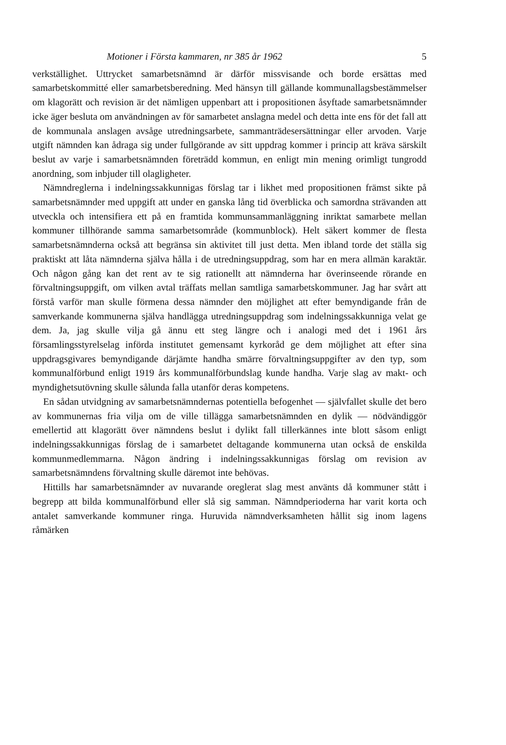Motioner i Första kammaren, nr 385 år 1962 5
verkställighet. Uttrycket samarbetsnämnd är därför missvisande och borde ersättas med samarbetskommitté eller samarbetsberedning. Med hänsyn till gällande kommunallagsbestämmelser om klagorätt och revision är det nämligen uppenbart att i propositionen åsyftade samarbetsnämnder icke äger besluta om användningen av för samarbetet anslagna medel och detta inte ens för det fall att de kommunala anslagen avsåge utredningsarbete, sammanträdesersättningar eller arvoden. Varje utgift nämnden kan ådraga sig under fullgörande av sitt uppdrag kommer i princip att kräva särskilt beslut av varje i samarbetsnämnden företrädd kommun, en enligt min mening orimligt tungrodd anordning, som inbjuder till olagligheter.
Nämndreglerna i indelningssakkunnigas förslag tar i likhet med propositionen främst sikte på samarbetsnämnder med uppgift att under en ganska lång tid överblicka och samordna strävanden att utveckla och intensifiera ett på en framtida kommunsammanläggning inriktat samarbete mellan kommuner tillhörande samma samarbetsområde (kommunblock). Helt säkert kommer de flesta samarbetsnämnderna också att begränsa sin aktivitet till just detta. Men ibland torde det ställa sig praktiskt att låta nämnderna själva hålla i de utredningsuppdrag, som har en mera allmän karaktär. Och någon gång kan det rent av te sig rationellt att nämnderna har överinseende rörande en förvaltningsuppgift, om vilken avtal träffats mellan samtliga samarbetskommuner. Jag har svårt att förstå varför man skulle förmena dessa nämnder den möjlighet att efter bemyndigande från de samverkande kommunerna själva handlägga utredningsuppdrag som indelningssakkunniga velat ge dem. Ja, jag skulle vilja gå ännu ett steg längre och i analogi med det i 1961 års församlingsstyrelselag införda institutet gemensamt kyrkoråd ge dem möjlighet att efter sina uppdragsgivares bemyndigande därjämte handha smärre förvaltningsuppgifter av den typ, som kommunalförbund enligt 1919 års kommunalförbundslag kunde handha. Varje slag av makt- och myndighetsutövning skulle sålunda falla utanför deras kompetens.
En sådan utvidgning av samarbetsnämndernas potentiella befogenhet — självfallet skulle det bero av kommunernas fria vilja om de ville tillägga samarbetsnämnden en dylik — nödvändiggör emellertid att klagorätt över nämndens beslut i dylikt fall tillerkännes inte blott såsom enligt indelningssakkunnigas förslag de i samarbetet deltagande kommunerna utan också de enskilda kommunmedlemmarna. Någon ändring i indelningssakkunnigas förslag om revision av samarbetsnämndens förvaltning skulle däremot inte behövas.
Hittills har samarbetsnämnder av nuvarande oreglerat slag mest använts då kommuner stått i begrepp att bilda kommunalförbund eller slå sig samman. Nämndperioderna har varit korta och antalet samverkande kommuner ringa. Huruvida nämndverksamheten hållit sig inom lagens råmärken